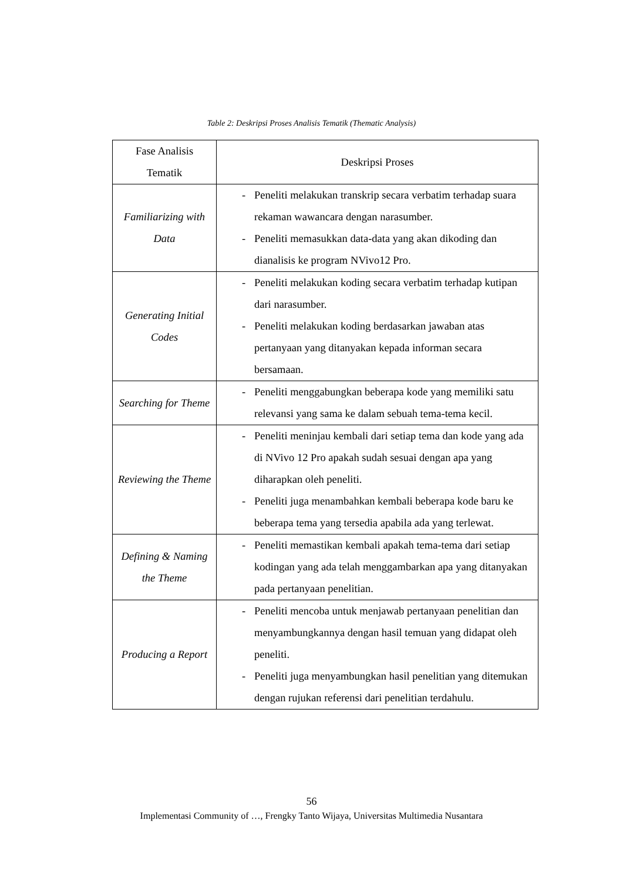Table 2: Deskripsi Proses Analisis Tematik (Thematic Analysis)
| Fase Analisis Tematik | Deskripsi Proses |
| --- | --- |
| Familiarizing with Data | - Peneliti melakukan transkrip secara verbatim terhadap suara rekaman wawancara dengan narasumber. - Peneliti memasukkan data-data yang akan dikoding dan dianalisis ke program NVivo12 Pro. |
| Generating Initial Codes | - Peneliti melakukan koding secara verbatim terhadap kutipan dari narasumber. - Peneliti melakukan koding berdasarkan jawaban atas pertanyaan yang ditanyakan kepada informan secara bersamaan. |
| Searching for Theme | - Peneliti menggabungkan beberapa kode yang memiliki satu relevansi yang sama ke dalam sebuah tema-tema kecil. |
| Reviewing the Theme | - Peneliti meninjau kembali dari setiap tema dan kode yang ada di NVivo 12 Pro apakah sudah sesuai dengan apa yang diharapkan oleh peneliti. - Peneliti juga menambahkan kembali beberapa kode baru ke beberapa tema yang tersedia apabila ada yang terlewat. |
| Defining & Naming the Theme | - Peneliti memastikan kembali apakah tema-tema dari setiap kodingan yang ada telah menggambarkan apa yang ditanyakan pada pertanyaan penelitian. |
| Producing a Report | - Peneliti mencoba untuk menjawab pertanyaan penelitian dan menyambungkannya dengan hasil temuan yang didapat oleh peneliti. - Peneliti juga menyambungkan hasil penelitian yang ditemukan dengan rujukan referensi dari penelitian terdahulu. |
56
Implementasi Community of …, Frengky Tanto Wijaya, Universitas Multimedia Nusantara